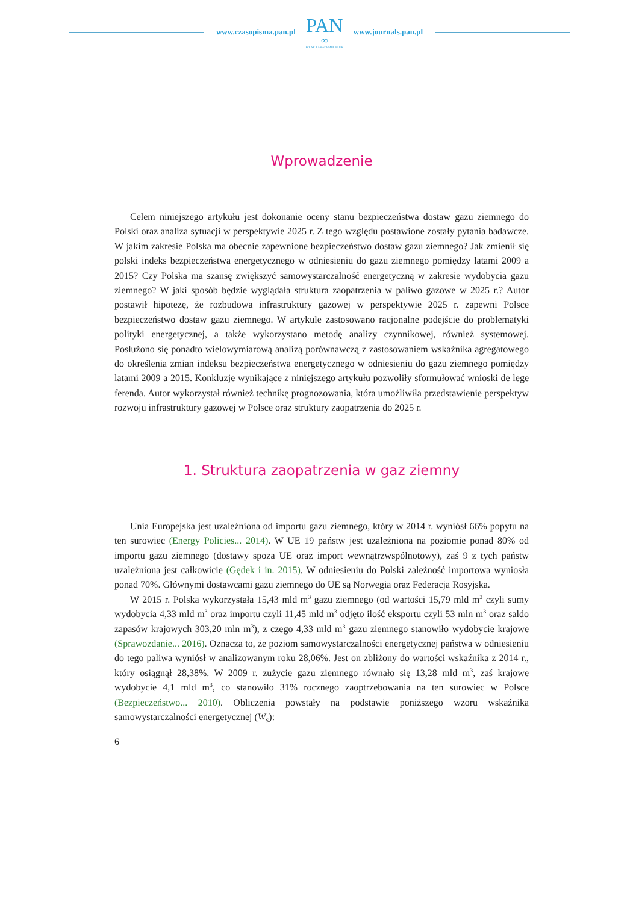www.czasopisma.pan.pl
PAN
∞
POLSKA AKADEMIA NAUK
www.journals.pan.pl
Wprowadzenie
Celem niniejszego artykułu jest dokonanie oceny stanu bezpieczeństwa dostaw gazu ziemnego do Polski oraz analiza sytuacji w perspektywie 2025 r. Z tego względu postawione zostały pytania badawcze. W jakim zakresie Polska ma obecnie zapewnione bezpieczeństwo dostaw gazu ziemnego? Jak zmienił się polski indeks bezpieczeństwa energetycznego w odniesieniu do gazu ziemnego pomiędzy latami 2009 a 2015? Czy Polska ma szansę zwiększyć samowystarczalność energetyczną w zakresie wydobycia gazu ziemnego? W jaki sposób będzie wyglądała struktura zaopatrzenia w paliwo gazowe w 2025 r.? Autor postawił hipotezę, że rozbudowa infrastruktury gazowej w perspektywie 2025 r. zapewni Polsce bezpieczeństwo dostaw gazu ziemnego. W artykule zastosowano racjonalne podejście do problematyki polityki energetycznej, a także wykorzystano metodę analizy czynnikowej, również systemowej. Posłużono się ponadto wielowymiarową analizą porównawczą z zastosowaniem wskaźnika agregatowego do określenia zmian indeksu bezpieczeństwa energetycznego w odniesieniu do gazu ziemnego pomiędzy latami 2009 a 2015. Konkluzje wynikające z niniejszego artykułu pozwoliły sformułować wnioski de lege ferenda. Autor wykorzystał również technikę prognozowania, która umożliwiła przedstawienie perspektyw rozwoju infrastruktury gazowej w Polsce oraz struktury zaopatrzenia do 2025 r.
1. Struktura zaopatrzenia w gaz ziemny
Unia Europejska jest uzależniona od importu gazu ziemnego, który w 2014 r. wyniósł 66% popytu na ten surowiec (Energy Policies... 2014). W UE 19 państw jest uzależniona na poziomie ponad 80% od importu gazu ziemnego (dostawy spoza UE oraz import wewnątrzwspólnotowy), zaś 9 z tych państw uzależniona jest całkowicie (Gędek i in. 2015). W odniesieniu do Polski zależność importowa wyniosła ponad 70%. Głównymi dostawcami gazu ziemnego do UE są Norwegia oraz Federacja Rosyjska.
W 2015 r. Polska wykorzystała 15,43 mld m<sup>3</sup> gazu ziemnego (od wartości 15,79 mld m<sup>3</sup> czyli sumy wydobycia 4,33 mld m<sup>3</sup> oraz importu czyli 11,45 mld m<sup>3</sup> odjęto ilość eksportu czyli 53 mln m<sup>3</sup> oraz saldo zapasów krajowych 303,20 mln m<sup>3</sup>), z czego 4,33 mld m<sup>3</sup> gazu ziemnego stanowiło wydobycie krajowe (Sprawozdanie... 2016). Oznacza to, że poziom samowystarczalności energetycznej państwa w odniesieniu do tego paliwa wyniósł w analizowanym roku 28,06%. Jest on zbliżony do wartości wskaźnika z 2014 r., który osiągnął 28,38%. W 2009 r. zużycie gazu ziemnego równało się 13,28 mld m<sup>3</sup>, zaś krajowe wydobycie 4,1 mld m<sup>3</sup>, co stanowiło 31% rocznego zaoptrzebowania na ten surowiec w Polsce (Bezpieczeństwo... 2010). Obliczenia powstały na podstawie poniższego wzoru wskaźnika samowystarczalności energetycznej (W<sub>s</sub>):
6